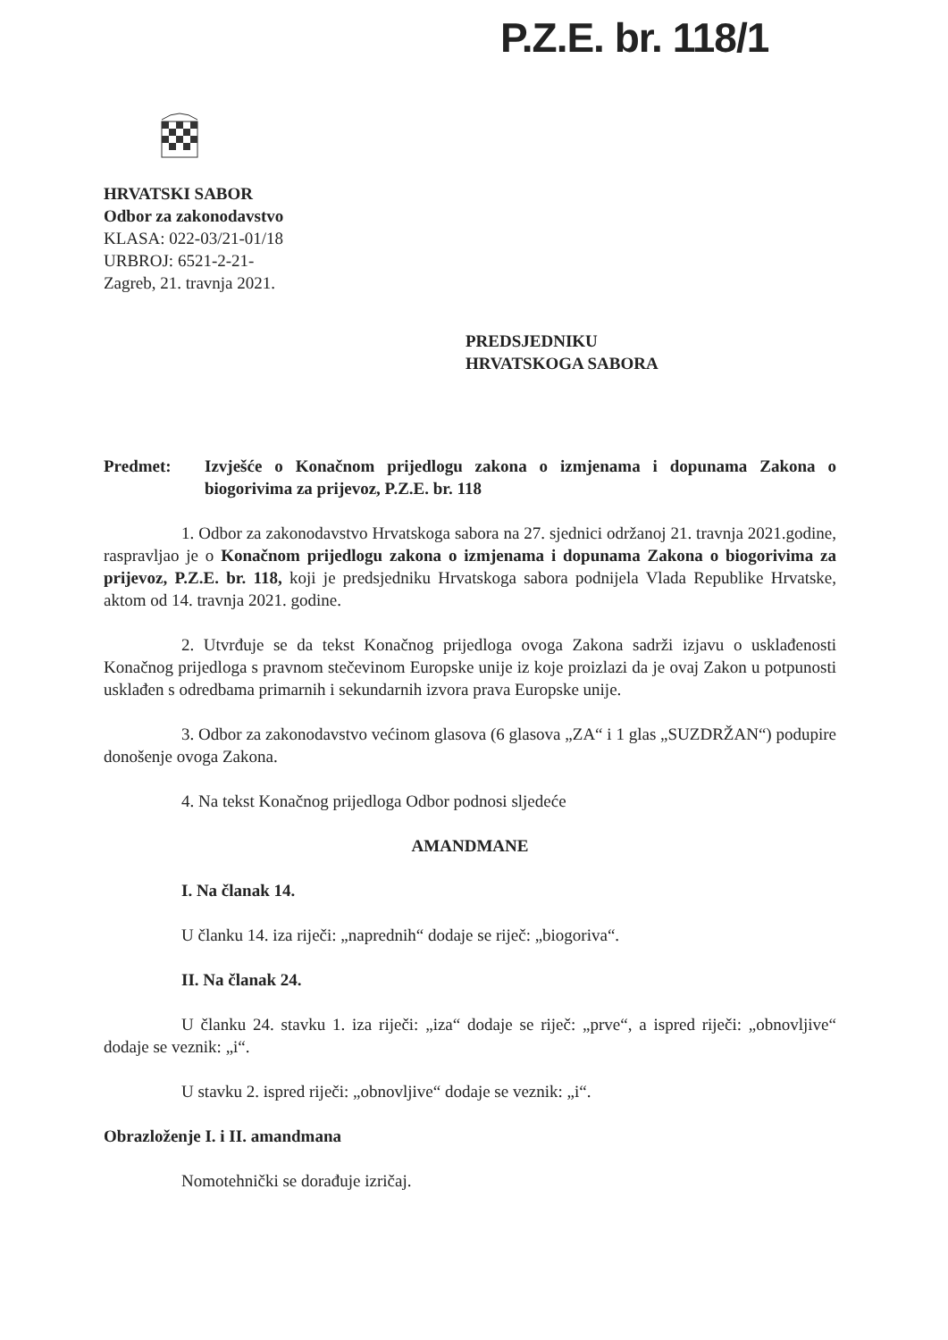P.Z.E. br. 118/1
HRVATSKI SABOR
Odbor za zakonodavstvo
KLASA: 022-03/21-01/18
URBROJ: 6521-2-21-
Zagreb, 21. travnja 2021.
PREDSJEDNIKU
HRVATSKOGA SABORA
Predmet: Izvješće o Konačnom prijedlogu zakona o izmjenama i dopunama Zakona o biogorivima za prijevoz, P.Z.E. br. 118
1. Odbor za zakonodavstvo Hrvatskoga sabora na 27. sjednici održanoj 21. travnja 2021.godine, raspravljao je o Konačnom prijedlogu zakona o izmjenama i dopunama Zakona o biogorivima za prijevoz, P.Z.E. br. 118, koji je predsjedniku Hrvatskoga sabora podnijela Vlada Republike Hrvatske, aktom od 14. travnja 2021. godine.
2. Utvrđuje se da tekst Konačnog prijedloga ovoga Zakona sadrži izjavu o usklađenosti Konačnog prijedloga s pravnom stečevinom Europske unije iz koje proizlazi da je ovaj Zakon u potpunosti usklađen s odredbama primarnih i sekundarnih izvora prava Europske unije.
3. Odbor za zakonodavstvo većinom glasova (6 glasova „ZA“ i 1 glas „SUZDRŽAN“) podupire donošenje ovoga Zakona.
4. Na tekst Konačnog prijedloga Odbor podnosi sljedeće
AMANDMANE
I. Na članak 14.
U članku 14. iza riječi: „naprednih“ dodaje se riječ: „biogoriva“.
II. Na članak 24.
U članku 24. stavku 1. iza riječi: „iza“ dodaje se riječ: „prve“, a ispred riječi: „obnovljive“ dodaje se veznik: „i“.
U stavku 2. ispred riječi: „obnovljive“ dodaje se veznik: „i“.
Obrazloženje I. i II. amandmana
Nomotehnički se dorađuje izričaj.